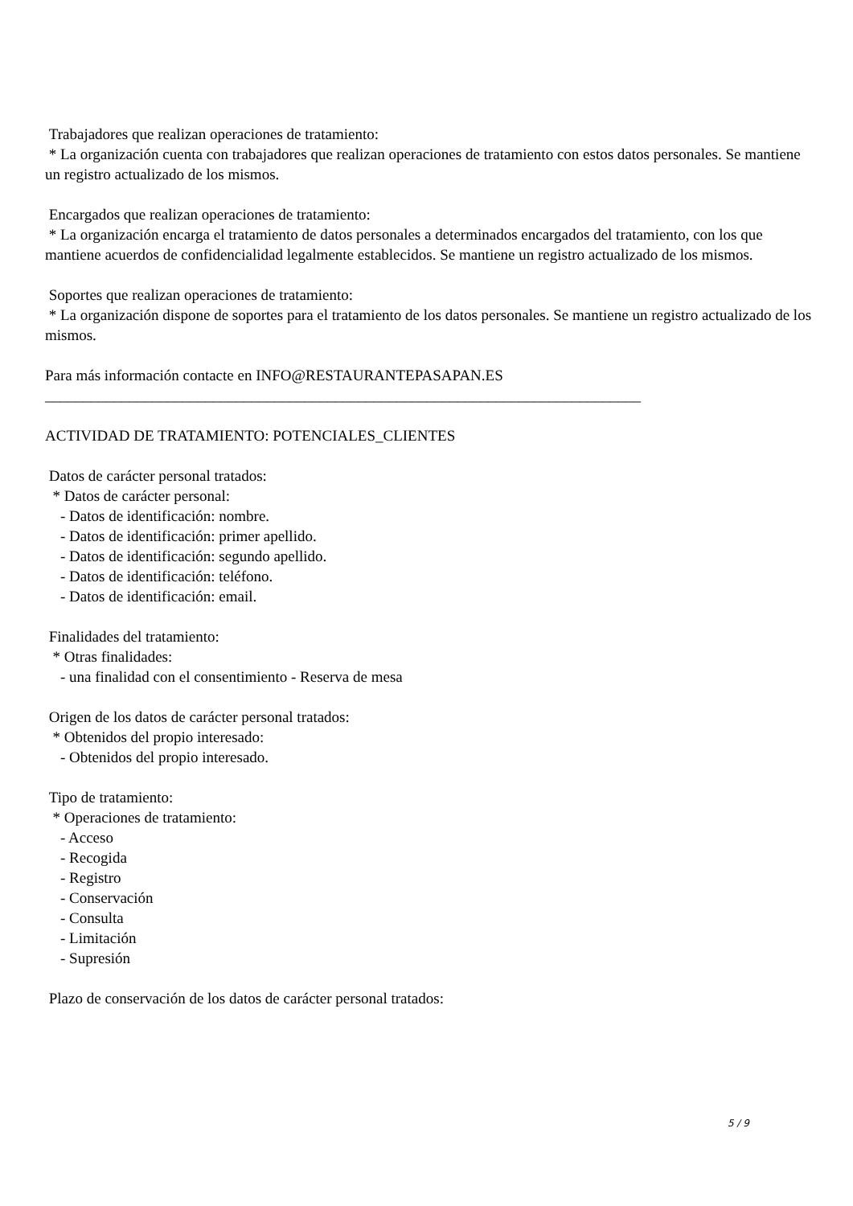Trabajadores que realizan operaciones de tratamiento: * La organización cuenta con trabajadores que realizan operaciones de tratamiento con estos datos personales. Se mantiene un registro actualizado de los mismos. Encargados que realizan operaciones de tratamiento: * La organización encarga el tratamiento de datos personales a determinados encargados del tratamiento, con los que mantiene acuerdos de confidencialidad legalmente establecidos. Se mantiene un registro actualizado de los mismos. Soportes que realizan operaciones de tratamiento: * La organización dispone de soportes para el tratamiento de los datos personales. Se mantiene un registro actualizado de los mismos. Para más información contacte en INFO@RESTAURANTEPASAPAN.ES ______________________________________________________________________________ ACTIVIDAD DE TRATAMIENTO: POTENCIALES_CLIENTES Datos de carácter personal tratados: * Datos de carácter personal: - Datos de identificación: nombre. - Datos de identificación: primer apellido. - Datos de identificación: segundo apellido. - Datos de identificación: teléfono. - Datos de identificación: email. Finalidades del tratamiento: * Otras finalidades: - una finalidad con el consentimiento - Reserva de mesa Origen de los datos de carácter personal tratados: * Obtenidos del propio interesado: - Obtenidos del propio interesado. Tipo de tratamiento: * Operaciones de tratamiento: - Acceso - Recogida - Registro - Conservación - Consulta - Limitación - Supresión Plazo de conservación de los datos de carácter personal tratados:
5 / 9